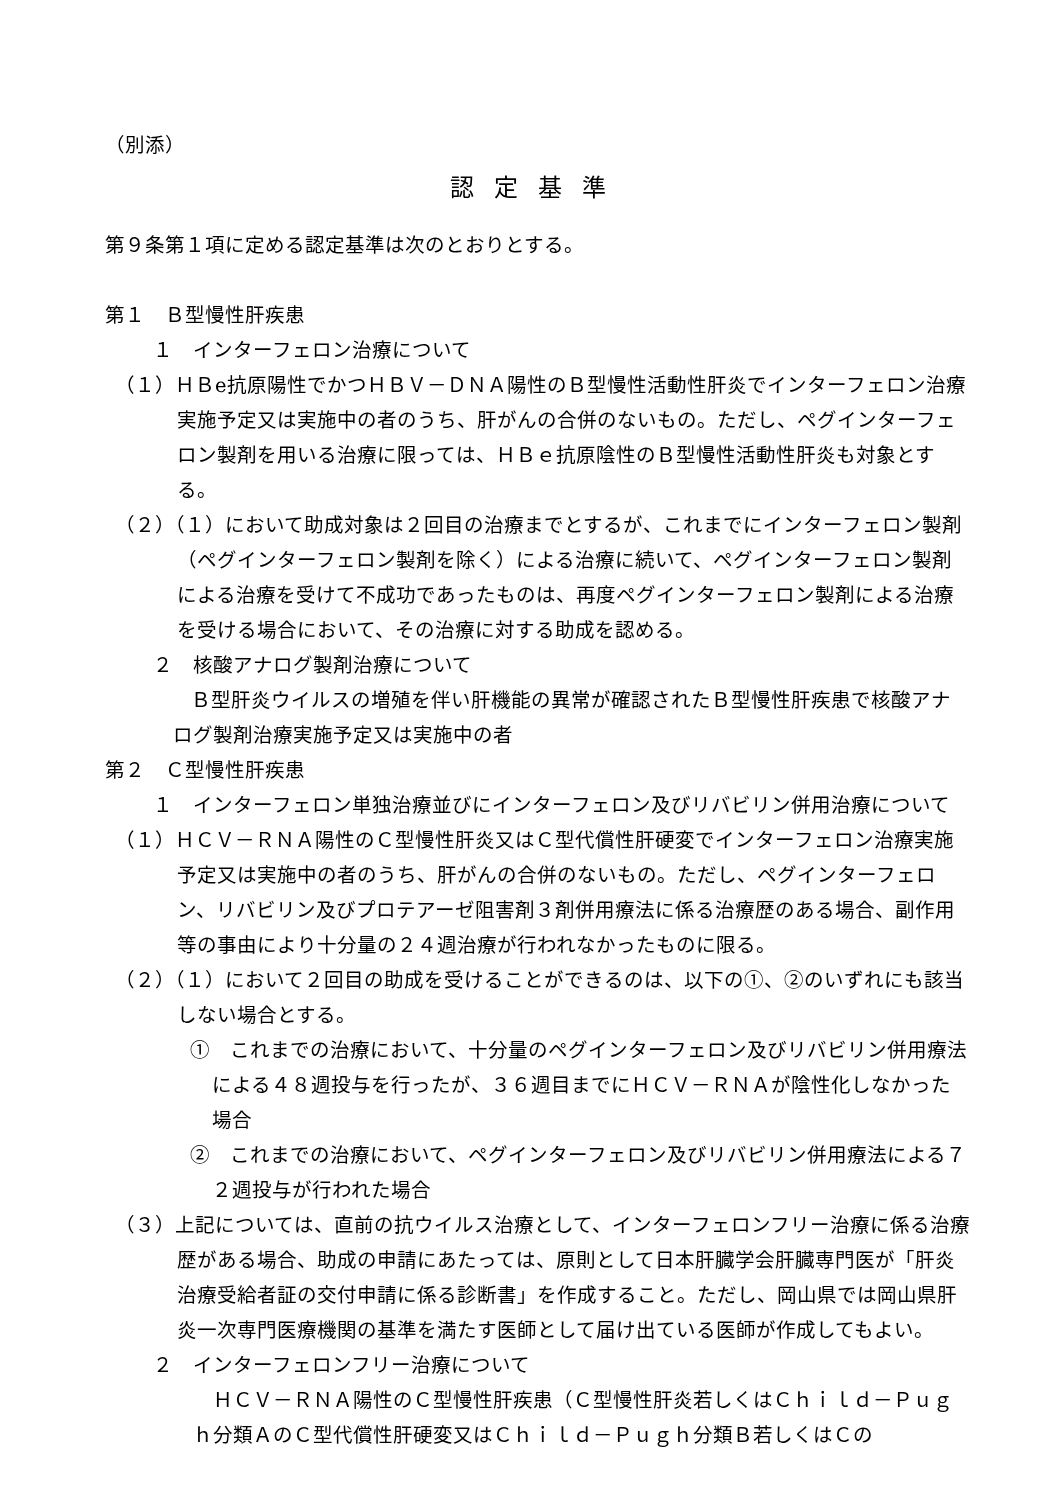（別添）
認定基準
第９条第１項に定める認定基準は次のとおりとする。
第１　Ｂ型慢性肝疾患
１　インターフェロン治療について
（１）ＨＢe抗原陽性でかつＨＢＶ－ＤＮＡ陽性のＢ型慢性活動性肝炎でインターフェロン治療実施予定又は実施中の者のうち、肝がんの合併のないもの。ただし、ペグインターフェロン製剤を用いる治療に限っては、ＨＢｅ抗原陰性のＢ型慢性活動性肝炎も対象とする。
（２）（１）において助成対象は２回目の治療までとするが、これまでにインターフェロン製剤（ペグインターフェロン製剤を除く）による治療に続いて、ペグインターフェロン製剤による治療を受けて不成功であったものは、再度ペグインターフェロン製剤による治療を受ける場合において、その治療に対する助成を認める。
２　核酸アナログ製剤治療について
　Ｂ型肝炎ウイルスの増殖を伴い肝機能の異常が確認されたＢ型慢性肝疾患で核酸アナログ製剤治療実施予定又は実施中の者
第２　Ｃ型慢性肝疾患
１　インターフェロン単独治療並びにインターフェロン及びリバビリン併用治療について
（１）ＨＣＶ－ＲＮＡ陽性のＣ型慢性肝炎又はＣ型代償性肝硬変でインターフェロン治療実施予定又は実施中の者のうち、肝がんの合併のないもの。ただし、ペグインターフェロン、リバビリン及びプロテアーゼ阻害剤３剤併用療法に係る治療歴のある場合、副作用等の事由により十分量の２４週治療が行われなかったものに限る。
（２）（１）において２回目の助成を受けることができるのは、以下の①、②のいずれにも該当しない場合とする。
①　これまでの治療において、十分量のペグインターフェロン及びリバビリン併用療法による４８週投与を行ったが、３６週目までにＨＣＶ－ＲＮＡが陰性化しなかった場合
②　これまでの治療において、ペグインターフェロン及びリバビリン併用療法による７２週投与が行われた場合
（３）上記については、直前の抗ウイルス治療として、インターフェロンフリー治療に係る治療歴がある場合、助成の申請にあたっては、原則として日本肝臓学会肝臓専門医が「肝炎治療受給者証の交付申請に係る診断書」を作成すること。ただし、岡山県では岡山県肝炎一次専門医療機関の基準を満たす医師として届け出ている医師が作成してもよい。
２　インターフェロンフリー治療について
　ＨＣＶ－ＲＮＡ陽性のＣ型慢性肝疾患（Ｃ型慢性肝炎若しくはＣｈｉｌｄ－Ｐｕｇｈ分類ＡのＣ型代償性肝硬変又はＣｈｉｌｄ－Ｐｕｇｈ分類Ｂ若しくはＣの